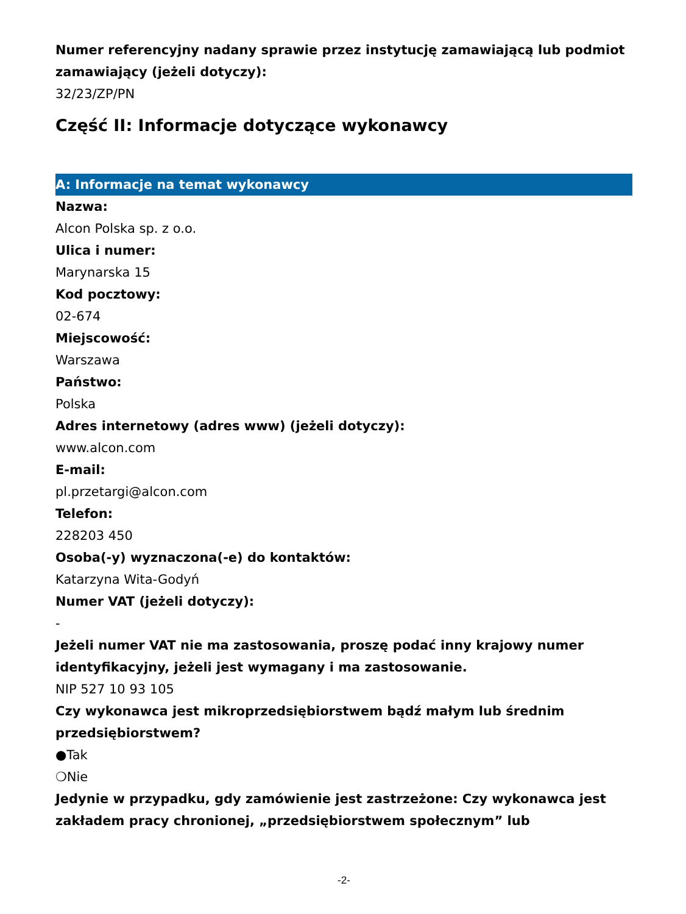Numer referencyjny nadany sprawie przez instytucję zamawiającą lub podmiot zamawiający (jeżeli dotyczy):
32/23/ZP/PN
Część II: Informacje dotyczące wykonawcy
A: Informacje na temat wykonawcy
Nazwa:
Alcon Polska sp. z o.o.
Ulica i numer:
Marynarska 15
Kod pocztowy:
02-674
Miejscowość:
Warszawa
Państwo:
Polska
Adres internetowy (adres www) (jeżeli dotyczy):
www.alcon.com
E-mail:
pl.przetargi@alcon.com
Telefon:
228203 450
Osoba(-y) wyznaczona(-e) do kontaktów:
Katarzyna Wita-Godyń
Numer VAT (jeżeli dotyczy):
-
Jeżeli numer VAT nie ma zastosowania, proszę podać inny krajowy numer identyfikacyjny, jeżeli jest wymagany i ma zastosowanie.
NIP 527 10 93 105
Czy wykonawca jest mikroprzedsiębiorstwem bądź małym lub średnim przedsiębiorstwem?
●Tak
❍Nie
Jedynie w przypadku, gdy zamówienie jest zastrzeżone: Czy wykonawca jest zakładem pracy chronionej, „przedsiębiorstwem społecznym” lub
-2-